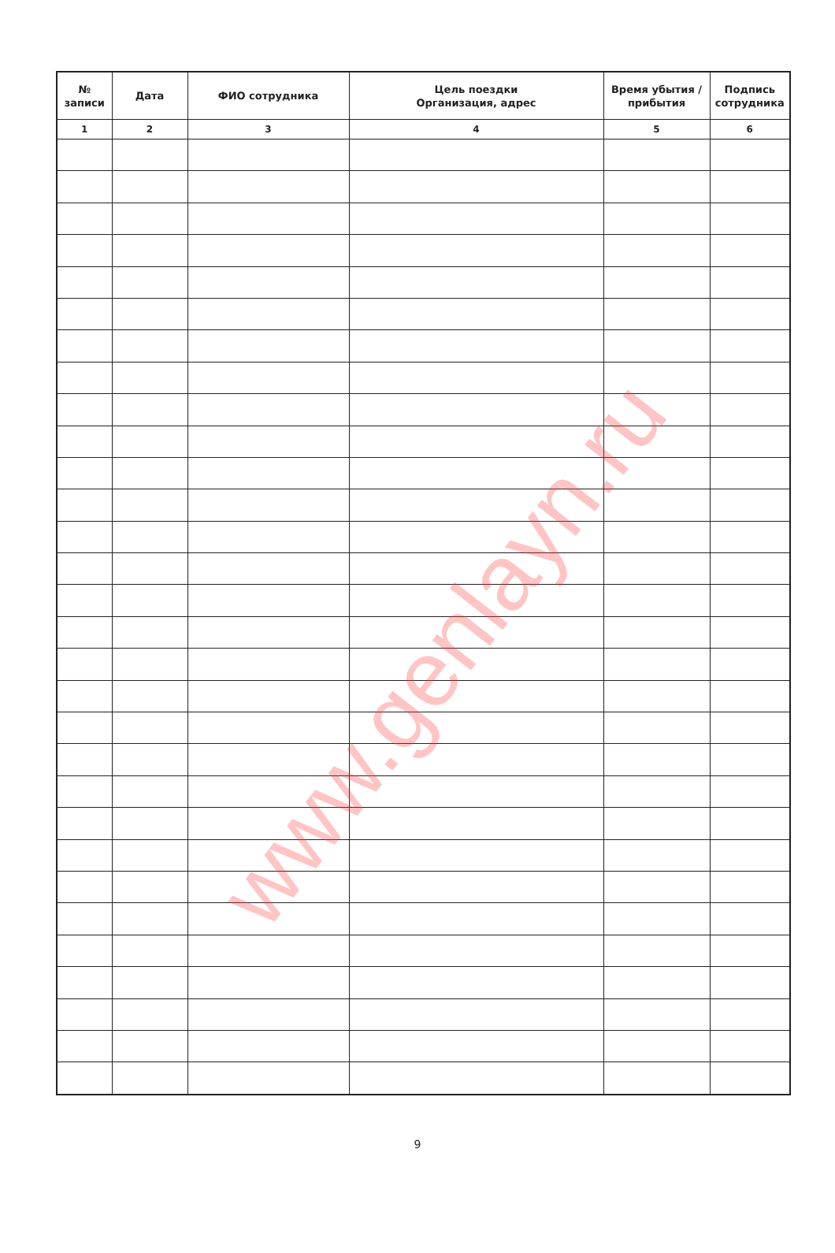| № записи | Дата | ФИО сотрудника | Цель поездки Организация, адрес | Время убытия / прибытия | Подпись сотрудника |
| --- | --- | --- | --- | --- | --- |
| 1 | 2 | 3 | 4 | 5 | 6 |
9
www.genlayn.ru